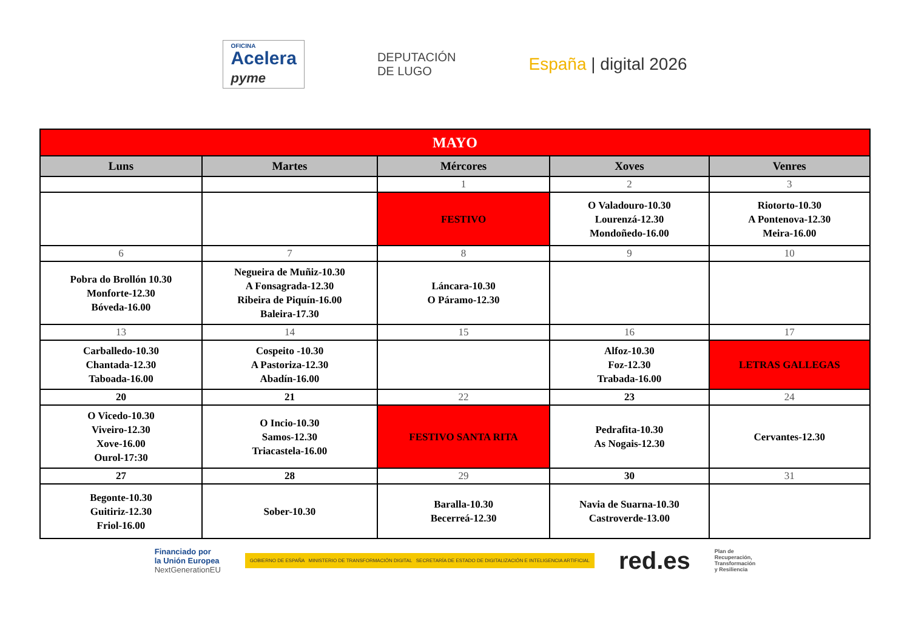OFICINA
Acelera
pyme
DEPUTACIÓN
DE LUGO
España | digital 2026
| MAYO | | | | |
| Luns | Martes | Mércores | Xoves | Venres |
| | | 1 | 2 | 3 |
| | | FESTIVO | O Valadouro-10.30 Lourenzá-12.30 Mondoñedo-16.00 | Riotorto-10.30 A Pontenova-12.30 Meira-16.00 |
| 6 | 7 | 8 | 9 | 10 |
| Pobra do Brollón 10.30 Monforte-12.30 Bóveda-16.00 | Negueira de Muñiz-10.30 A Fonsagrada-12.30 Ribeira de Piquín-16.00 Baleira-17.30 | Láncara-10.30 O Páramo-12.30 | | |
| 13 | 14 | 15 | 16 | 17 |
| Carballedo-10.30 Chantada-12.30 Taboada-16.00 | Cospeito -10.30 A Pastoriza-12.30 Abadín-16.00 | | Alfoz-10.30 Foz-12.30 Trabada-16.00 | LETRAS GALLEGAS |
| 20 | 21 | 22 | 23 | 24 |
| O Vicedo-10.30 Viveiro-12.30 Xove-16.00 Ourol-17:30 | O Incio-10.30 Samos-12.30 Triacastela-16.00 | FESTIVO SANTA RITA | Pedrafita-10.30 As Nogais-12.30 | Cervantes-12.30 |
| 27 | 28 | 29 | 30 | 31 |
| Begonte-10.30 Guitiriz-12.30 Friol-16.00 | Sober-10.30 | Baralla-10.30 Becerreá-12.30 | Navia de Suarna-10.30 Castroverde-13.00 | |
Financiado por
la Unión Europea
NextGenerationEU
GOBIERNO DE ESPAÑA MINISTERIO DE TRANSFORMACIÓN DIGITAL SECRETARÍA DE ESTADO DE DIGITALIZACIÓN E INTELIGENCIA ARTIFICIAL
red.es
Plan de
Recuperación,
Transformación
y Resiliencia